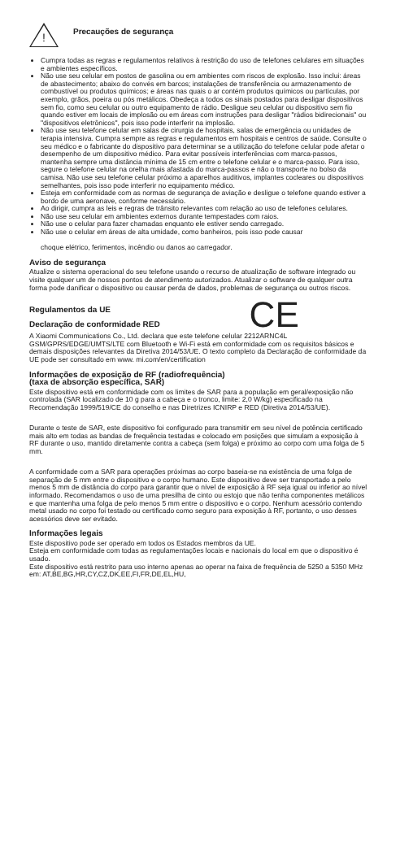!
Precauções de segurança
Cumpra todas as regras e regulamentos relativos à restrição do uso de telefones celulares em situações e ambientes específicos.
Não use seu celular em postos de gasolina ou em ambientes com riscos de explosão. Isso inclui: áreas de abastecimento; abaixo do convés em barcos; instalações de transferência ou armazenamento de combustível ou produtos químicos; e áreas nas quais o ar contém produtos químicos ou partículas, por exemplo, grãos, poeira ou pós metálicos. Obedeça a todos os sinais postados para desligar dispositivos sem fio, como seu celular ou outro equipamento de rádio. Desligue seu celular ou dispositivo sem fio quando estiver em locais de implosão ou em áreas com instruções para desligar "rádios bidirecionais" ou "dispositivos eletrônicos", pois isso pode interferir na implosão.
Não use seu telefone celular em salas de cirurgia de hospitais, salas de emergência ou unidades de terapia intensiva. Cumpra sempre as regras e regulamentos em hospitais e centros de saúde. Consulte o seu médico e o fabricante do dispositivo para determinar se a utilização do telefone celular pode afetar o desempenho de um dispositivo médico. Para evitar possíveis interferências com marca-passos, mantenha sempre uma distância mínima de 15 cm entre o telefone celular e o marca-passo. Para isso, segure o telefone celular na orelha mais afastada do marca-passos e não o transporte no bolso da camisa. Não use seu telefone celular próximo a aparelhos auditivos, implantes cocleares ou dispositivos semelhantes, pois isso pode interferir no equipamento médico.
Esteja em conformidade com as normas de segurança de aviação e desligue o telefone quando estiver a bordo de uma aeronave, conforme necessário.
Ao dirigir, cumpra as leis e regras de trânsito relevantes com relação ao uso de telefones celulares.
Não use seu celular em ambientes externos durante tempestades com raios.
Não use o celular para fazer chamadas enquanto ele estiver sendo carregado.
Não use o celular em áreas de alta umidade, como banheiros, pois isso pode causar
choque elétrico, ferimentos, incêndio ou danos ao carregador.
Aviso de segurança
Atualize o sistema operacional do seu telefone usando o recurso de atualização de software integrado ou visite qualquer um de nossos pontos de atendimento autorizados. Atualizar o software de qualquer outra forma pode danificar o dispositivo ou causar perda de dados, problemas de segurança ou outros riscos.
Regulamentos da UE
Declaração de conformidade RED
CE
A Xiaomi Communications Co., Ltd. declara que este telefone celular 2212ARNC4L GSM/GPRS/EDGE/UMTS/LTE com Bluetooth e Wi-Fi está em conformidade com os requisitos básicos e demais disposições relevantes da Diretiva 2014/53/UE. O texto completo da Declaração de conformidade da UE pode ser consultado em www. mi.com/en/certification
Informações de exposição de RF (radiofrequência)
(taxa de absorção específica, SAR)
Este dispositivo está em conformidade com os limites de SAR para a população em geral/exposição não controlada (SAR localizado de 10 g para a cabeça e o tronco, limite: 2,0 W/kg) especificado na Recomendação 1999/519/CE do conselho e nas Diretrizes ICNIRP e RED (Diretiva 2014/53/UE).
Durante o teste de SAR, este dispositivo foi configurado para transmitir em seu nível de potência certificado mais alto em todas as bandas de frequência testadas e colocado em posições que simulam a exposição à RF durante o uso, mantido diretamente contra a cabeça (sem folga) e próximo ao corpo com uma folga de 5 mm.
A conformidade com a SAR para operações próximas ao corpo baseia-se na existência de uma folga de separação de 5 mm entre o dispositivo e o corpo humano. Este dispositivo deve ser transportado a pelo menos 5 mm de distância do corpo para garantir que o nível de exposição à RF seja igual ou inferior ao nível informado. Recomendamos o uso de uma presilha de cinto ou estojo que não tenha componentes metálicos e que mantenha uma folga de pelo menos 5 mm entre o dispositivo e o corpo. Nenhum acessório contendo metal usado no corpo foi testado ou certificado como seguro para exposição à RF, portanto, o uso desses acessórios deve ser evitado.
Informações legais
Este dispositivo pode ser operado em todos os Estados membros da UE.
Esteja em conformidade com todas as regulamentações locais e nacionais do local em que o dispositivo é usado.
Este dispositivo está restrito para uso interno apenas ao operar na faixa de frequência de 5250 a 5350 MHz em: AT,BE,BG,HR,CY,CZ,DK,EE,FI,FR,DE,EL,HU,